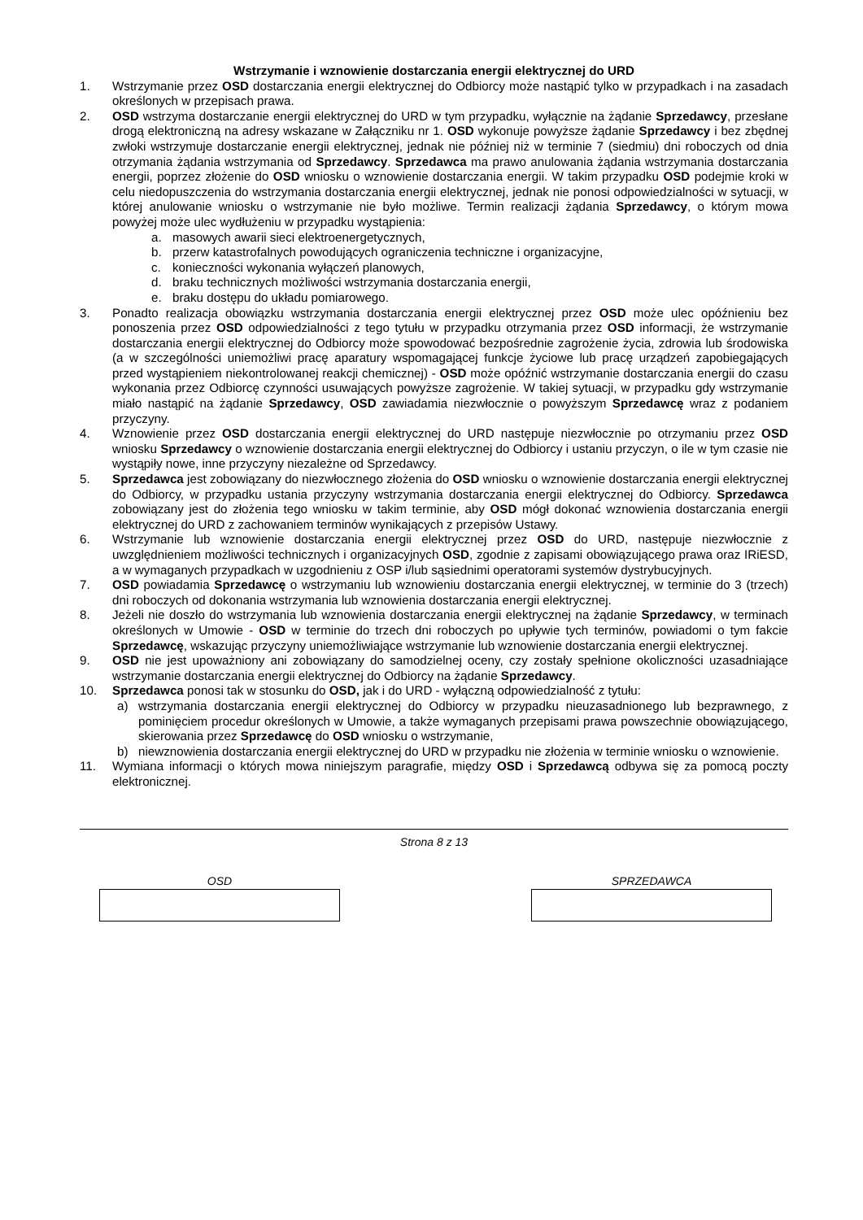Wstrzymanie i wznowienie dostarczania energii elektrycznej do URD
1. Wstrzymanie przez OSD dostarczania energii elektrycznej do Odbiorcy może nastąpić tylko w przypadkach i na zasadach określonych w przepisach prawa.
2. OSD wstrzyma dostarczanie energii elektrycznej do URD w tym przypadku, wyłącznie na żądanie Sprzedawcy, przesłane drogą elektroniczną na adresy wskazane w Załączniku nr 1. OSD wykonuje powyższe żądanie Sprzedawcy i bez zbędnej zwłoki wstrzymuje dostarczanie energii elektrycznej, jednak nie później niż w terminie 7 (siedmiu) dni roboczych od dnia otrzymania żądania wstrzymania od Sprzedawcy. Sprzedawca ma prawo anulowania żądania wstrzymania dostarczania energii, poprzez złożenie do OSD wniosku o wznowienie dostarczania energii. W takim przypadku OSD podejmie kroki w celu niedopuszczenia do wstrzymania dostarczania energii elektrycznej, jednak nie ponosi odpowiedzialności w sytuacji, w której anulowanie wniosku o wstrzymanie nie było możliwe. Termin realizacji żądania Sprzedawcy, o którym mowa powyżej może ulec wydłużeniu w przypadku wystąpienia:
a. masowych awarii sieci elektroenergetycznych,
b. przerw katastrofalnych powodujących ograniczenia techniczne i organizacyjne,
c. konieczności wykonania wyłączeń planowych,
d. braku technicznych możliwości wstrzymania dostarczania energii,
e. braku dostępu do układu pomiarowego.
3. Ponadto realizacja obowiązku wstrzymania dostarczania energii elektrycznej przez OSD może ulec opóźnieniu bez ponoszenia przez OSD odpowiedzialności z tego tytułu w przypadku otrzymania przez OSD informacji, że wstrzymanie dostarczania energii elektrycznej do Odbiorcy może spowodować bezpośrednie zagrożenie życia, zdrowia lub środowiska (a w szczególności uniemożliwi pracę aparatury wspomagającej funkcje życiowe lub pracę urządzeń zapobiegających przed wystąpieniem niekontrolowanej reakcji chemicznej) - OSD może opóźnić wstrzymanie dostarczania energii do czasu wykonania przez Odbiorcę czynności usuwających powyższe zagrożenie. W takiej sytuacji, w przypadku gdy wstrzymanie miało nastąpić na żądanie Sprzedawcy, OSD zawiadamia niezwłocznie o powyższym Sprzedawcę wraz z podaniem przyczyny.
4. Wznowienie przez OSD dostarczania energii elektrycznej do URD następuje niezwłocznie po otrzymaniu przez OSD wniosku Sprzedawcy o wznowienie dostarczania energii elektrycznej do Odbiorcy i ustaniu przyczyn, o ile w tym czasie nie wystąpiły nowe, inne przyczyny niezależne od Sprzedawcy.
5. Sprzedawca jest zobowiązany do niezwłocznego złożenia do OSD wniosku o wznowienie dostarczania energii elektrycznej do Odbiorcy, w przypadku ustania przyczyny wstrzymania dostarczania energii elektrycznej do Odbiorcy. Sprzedawca zobowiązany jest do złożenia tego wniosku w takim terminie, aby OSD mógł dokonać wznowienia dostarczania energii elektrycznej do URD z zachowaniem terminów wynikających z przepisów Ustawy.
6. Wstrzymanie lub wznowienie dostarczania energii elektrycznej przez OSD do URD, następuje niezwłocznie z uwzględnieniem możliwości technicznych i organizacyjnych OSD, zgodnie z zapisami obowiązującego prawa oraz IRiESD, a w wymaganych przypadkach w uzgodnieniu z OSP i/lub sąsiednimi operatorami systemów dystrybucyjnych.
7. OSD powiadamia Sprzedawcę o wstrzymaniu lub wznowieniu dostarczania energii elektrycznej, w terminie do 3 (trzech) dni roboczych od dokonania wstrzymania lub wznowienia dostarczania energii elektrycznej.
8. Jeżeli nie doszło do wstrzymania lub wznowienia dostarczania energii elektrycznej na żądanie Sprzedawcy, w terminach określonych w Umowie - OSD w terminie do trzech dni roboczych po upływie tych terminów, powiadomi o tym fakcie Sprzedawcę, wskazując przyczyny uniemożliwiające wstrzymanie lub wznowienie dostarczania energii elektrycznej.
9. OSD nie jest upoważniony ani zobowiązany do samodzielnej oceny, czy zostały spełnione okoliczności uzasadniające wstrzymanie dostarczania energii elektrycznej do Odbiorcy na żądanie Sprzedawcy.
10. Sprzedawca ponosi tak w stosunku do OSD, jak i do URD - wyłączną odpowiedzialność z tytułu:
a) wstrzymania dostarczania energii elektrycznej do Odbiorcy w przypadku nieuzasadnionego lub bezprawnego, z pominięciem procedur określonych w Umowie, a także wymaganych przepisami prawa powszechnie obowiązującego, skierowania przez Sprzedawcę do OSD wniosku o wstrzymanie,
b) niewznowienia dostarczania energii elektrycznej do URD w przypadku nie złożenia w terminie wniosku o wznowienie.
11. Wymiana informacji o których mowa niniejszym paragrafie, między OSD i Sprzedawcą odbywa się za pomocą poczty elektronicznej.
Strona 8 z 13
OSD SPRZEDAWCA